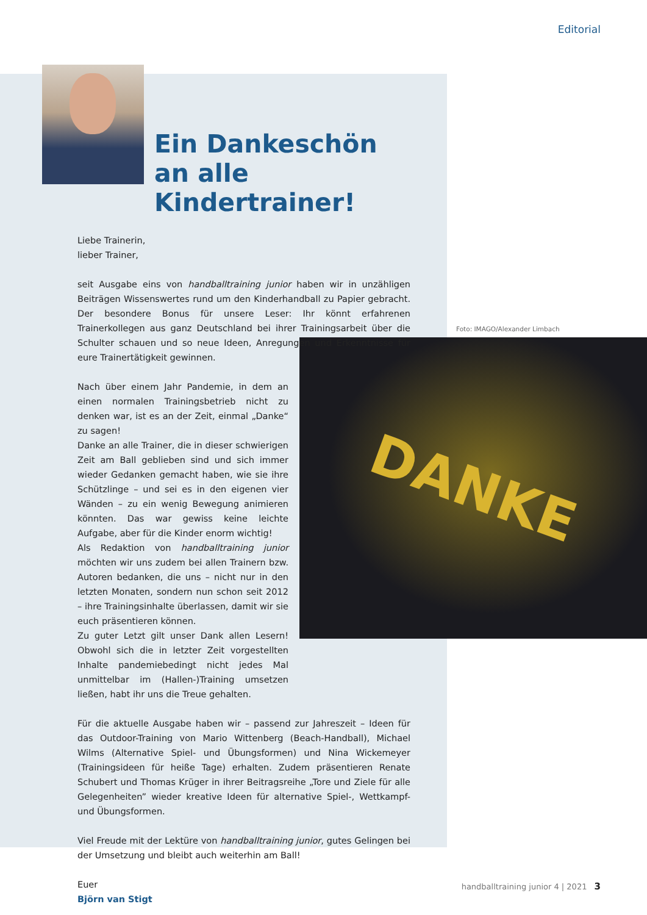Editorial
Foto: IMAGO/Alexander Limbach
DANKE
Ein Dankeschön an alle Kindertrainer!
Liebe Trainerin,
lieber Trainer,
seit Ausgabe eins von handballtraining junior haben wir in unzähligen Beiträgen Wissenswertes rund um den Kinderhandball zu Papier gebracht. Der besondere Bonus für unsere Leser: Ihr könnt erfahrenen Trainerkollegen aus ganz Deutschland bei ihrer Trainingsarbeit über die Schulter schauen und so neue Ideen, Anregungen und Erkenntnisse für eure Trainertätigkeit gewinnen.
Nach über einem Jahr Pandemie, in dem an einen normalen Trainingsbetrieb nicht zu denken war, ist es an der Zeit, einmal „Danke“ zu sagen!
Danke an alle Trainer, die in dieser schwierigen Zeit am Ball geblieben sind und sich immer wieder Gedanken gemacht haben, wie sie ihre Schützlinge – und sei es in den eigenen vier Wänden – zu ein wenig Bewegung animieren könnten. Das war gewiss keine leichte Aufgabe, aber für die Kinder enorm wichtig!
Als Redaktion von handballtraining junior möchten wir uns zudem bei allen Trainern bzw. Autoren bedanken, die uns – nicht nur in den letzten Monaten, sondern nun schon seit 2012 – ihre Trainingsinhalte überlassen, damit wir sie euch präsentieren können.
Zu guter Letzt gilt unser Dank allen Lesern! Obwohl sich die in letzter Zeit vorgestellten Inhalte pandemiebedingt nicht jedes Mal unmittelbar im (Hallen-)Training umsetzen ließen, habt ihr uns die Treue gehalten.
Für die aktuelle Ausgabe haben wir – passend zur Jahreszeit – Ideen für das Outdoor-Training von Mario Wittenberg (Beach-Handball), Michael Wilms (Alternative Spiel- und Übungsformen) und Nina Wickemeyer (Trainingsideen für heiße Tage) erhalten. Zudem präsentieren Renate Schubert und Thomas Krüger in ihrer Beitragsreihe „Tore und Ziele für alle Gelegenheiten” wieder kreative Ideen für alternative Spiel-, Wettkampf- und Übungsformen.
Viel Freude mit der Lektüre von handballtraining junior, gutes Gelingen bei der Umsetzung und bleibt auch weiterhin am Ball!
Euer
Björn van Stigt
handballtraining junior 4 | 2021 3